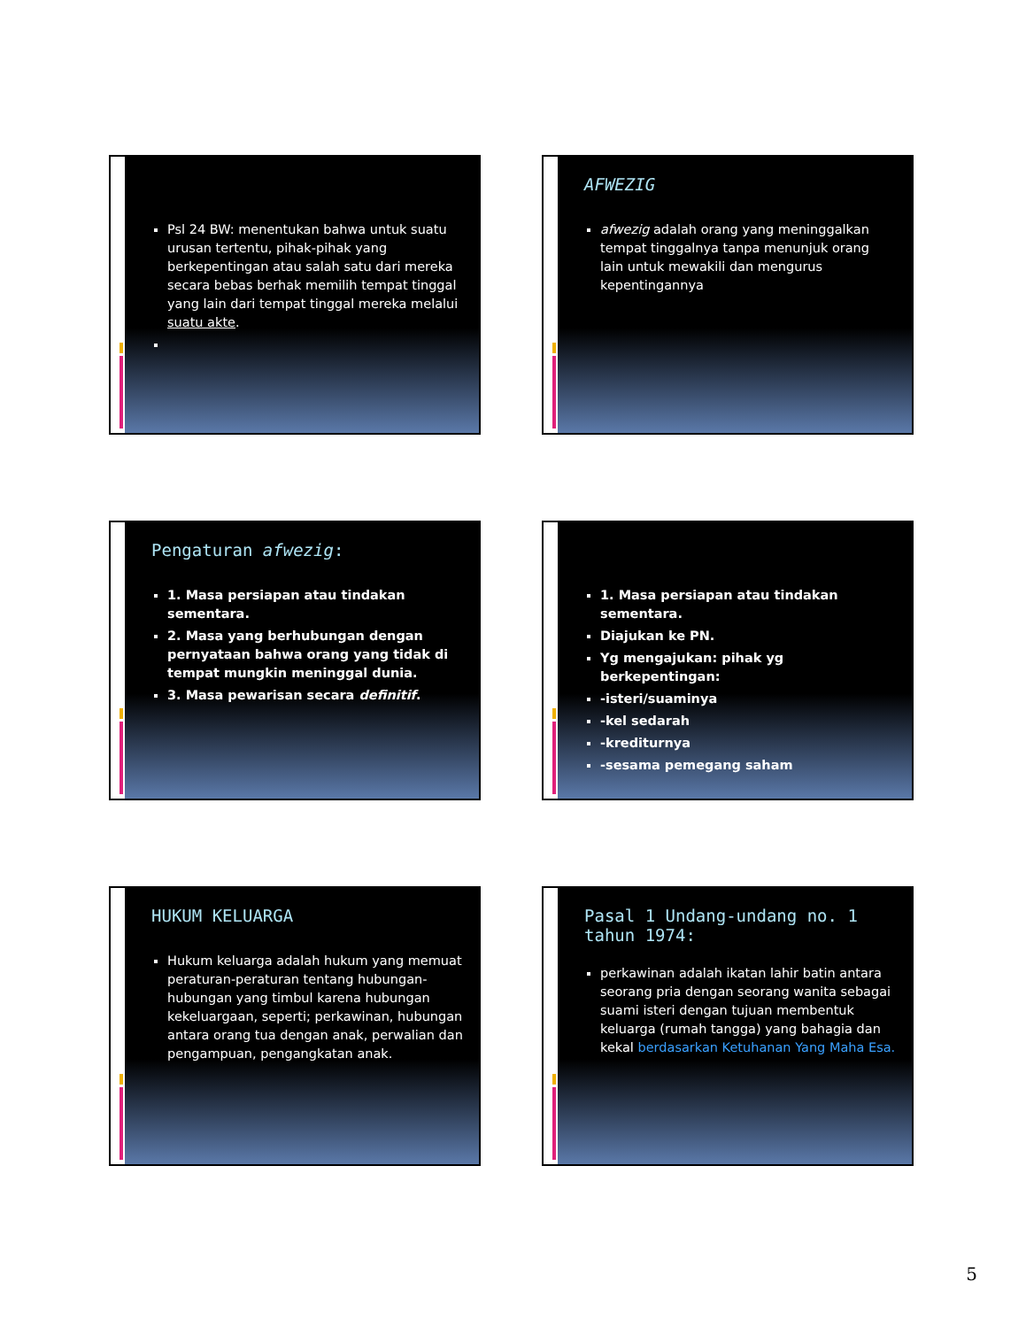Psl 24 BW: menentukan bahwa untuk suatu urusan tertentu, pihak-pihak yang berkepentingan atau salah satu dari mereka secara bebas berhak memilih tempat tinggal yang lain dari tempat tinggal mereka melalui suatu akte.
AFWEZIG
afwezig adalah orang yang meninggalkan tempat tinggalnya tanpa menunjuk orang lain untuk mewakili dan mengurus kepentingannya
Pengaturan afwezig:
1. Masa persiapan atau tindakan sementara.
2. Masa yang berhubungan dengan pernyataan bahwa orang yang tidak di tempat mungkin meninggal dunia.
3. Masa pewarisan secara definitif.
1. Masa persiapan atau tindakan sementara.
Diajukan ke PN.
Yg mengajukan: pihak yg berkepentingan:
-isteri/suaminya
-kel sedarah
-krediturnya
-sesama pemegang saham
HUKUM KELUARGA
Hukum keluarga adalah hukum yang memuat peraturan-peraturan tentang hubungan-hubungan yang timbul karena hubungan kekeluargaan, seperti; perkawinan, hubungan antara orang tua dengan anak, perwalian dan pengampuan, pengangkatan anak.
Pasal 1 Undang-undang no. 1 tahun 1974:
perkawinan adalah ikatan lahir batin antara seorang pria dengan seorang wanita sebagai suami isteri dengan tujuan membentuk keluarga (rumah tangga) yang bahagia dan kekal berdasarkan Ketuhanan Yang Maha Esa.
5